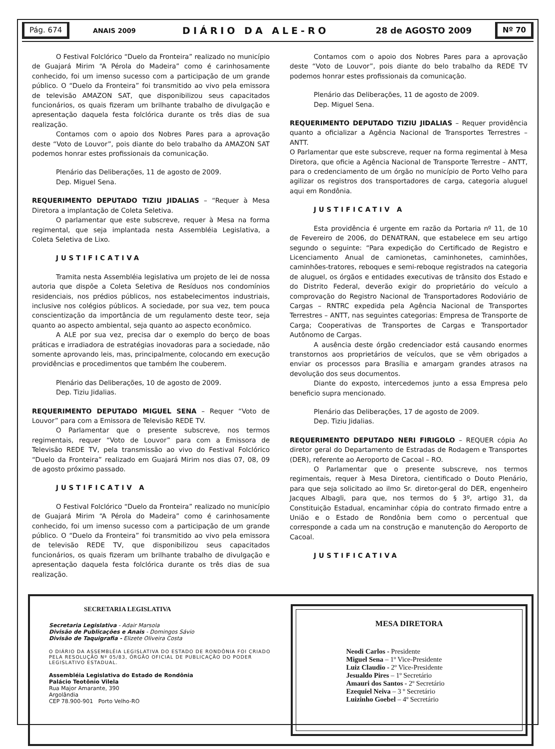Pág. 674
ANAIS 2009 DIÁRIO DA ALE-RO 28 de AGOSTO 2009
Nº 70
O Festival Folclórico “Duelo da Fronteira” realizado no município de Guajará Mirim “A Pérola do Madeira” como é carinhosamente conhecido, foi um imenso sucesso com a participação de um grande público. O “Duelo da Fronteira” foi transmitido ao vivo pela emissora de televisão AMAZON SAT, que disponibilizou seus capacitados funcionários, os quais fizeram um brilhante trabalho de divulgação e apresentação daquela festa folclórica durante os três dias de sua realização.
Contamos com o apoio dos Nobres Pares para a aprovação deste “Voto de Louvor”, pois diante do belo trabalho da AMAZON SAT podemos honrar estes profissionais da comunicação.
Plenário das Deliberações, 11 de agosto de 2009.
Dep. Miguel Sena.
REQUERIMENTO DEPUTADO TIZIU JIDALIAS – “Requer à Mesa Diretora a implantação de Coleta Seletiva.
O parlamentar que este subscreve, requer à Mesa na forma regimental, que seja implantada nesta Assembléia Legislativa, a Coleta Seletiva de Lixo.
JUSTIFICATIVA
Tramita nesta Assembléia legislativa um projeto de lei de nossa autoria que dispõe a Coleta Seletiva de Resíduos nos condomínios residenciais, nos prédios públicos, nos estabelecimentos industriais, inclusive nos colégios públicos. A sociedade, por sua vez, tem pouca conscientização da importância de um regulamento deste teor, seja quanto ao aspecto ambiental, seja quanto ao aspecto econômico.
A ALE por sua vez, precisa dar o exemplo do berço de boas práticas e irradiadora de estratégias inovadoras para a sociedade, não somente aprovando leis, mas, principalmente, colocando em execução providências e procedimentos que também lhe couberem.
Plenário das Deliberações, 10 de agosto de 2009.
Dep. Tiziu Jidalias.
REQUERIMENTO DEPUTADO MIGUEL SENA – Requer “Voto de Louvor” para com a Emissora de Televisão REDE TV.
O Parlamentar que o presente subscreve, nos termos regimentais, requer “Voto de Louvor” para com a Emissora de Televisão REDE TV, pela transmissão ao vivo do Festival Folclórico “Duelo da Fronteira” realizado em Guajará Mirim nos dias 07, 08, 09 de agosto próximo passado.
JUSTIFICATIV A
O Festival Folclórico “Duelo da Fronteira” realizado no município de Guajará Mirim “A Pérola do Madeira” como é carinhosamente conhecido, foi um imenso sucesso com a participação de um grande público. O “Duelo da Fronteira” foi transmitido ao vivo pela emissora de televisão REDE TV, que disponibilizou seus capacitados funcionários, os quais fizeram um brilhante trabalho de divulgação e apresentação daquela festa folclórica durante os três dias de sua realização.
Contamos com o apoio dos Nobres Pares para a aprovação deste “Voto de Louvor”, pois diante do belo trabalho da REDE TV podemos honrar estes profissionais da comunicação.
Plenário das Deliberações, 11 de agosto de 2009.
Dep. Miguel Sena.
REQUERIMENTO DEPUTADO TIZIU JIDALIAS – Requer providência quanto a oficializar a Agência Nacional de Transportes Terrestres – ANTT.
O Parlamentar que este subscreve, requer na forma regimental à Mesa Diretora, que oficie a Agência Nacional de Transporte Terrestre – ANTT, para o credenciamento de um órgão no município de Porto Velho para agilizar os registros dos transportadores de carga, categoria aluguel aqui em Rondônia.
JUSTIFICATIV A
Esta providência é urgente em razão da Portaria nº 11, de 10 de Fevereiro de 2006, do DENATRAN, que estabelece em seu artigo segundo o seguinte: “Para expedição do Certificado de Registro e Licenciamento Anual de camionetas, caminhonetes, caminhões, caminhões-tratores, reboques e semi-reboque registrados na categoria de aluguel, os órgãos e entidades executivas de trânsito dos Estado e do Distrito Federal, deverão exigir do proprietário do veículo a comprovação do Registro Nacional de Transportadores Rodoviário de Cargas – RNTRC expedida pela Agência Nacional de Transportes Terrestres – ANTT, nas seguintes categorias: Empresa de Transporte de Carga; Cooperativas de Transportes de Cargas e Transportador Autônomo de Cargas.
A ausência deste órgão credenciador está causando enormes transtornos aos proprietários de veículos, que se vêm obrigados a enviar os processos para Brasília e amargam grandes atrasos na devolução dos seus documentos.
Diante do exposto, intercedemos junto a essa Empresa pelo beneficio supra mencionado.
Plenário das Deliberações, 17 de agosto de 2009.
Dep. Tiziu Jidalias.
REQUERIMENTO DEPUTADO NERI FIRIGOLO – REQUER cópia Ao diretor geral do Departamento de Estradas de Rodagem e Transportes (DER), referente ao Aeroporto de Cacoal – RO.
O Parlamentar que o presente subscreve, nos termos regimentais, requer à Mesa Diretora, cientificado o Douto Plenário, para que seja solicitado ao ilmo Sr. diretor-geral do DER, engenheiro Jacques Albagli, para que, nos termos do § 3º, artigo 31, da Constituição Estadual, encaminhar cópia do contrato firmado entre a União e o Estado de Rondônia bem como o percentual que corresponde a cada um na construção e manutenção do Aeroporto de Cacoal.
JUSTIFICATIVA
SECRETARIA LEGISLATIVA
Secretaria Legislativa - Adair Marsola
Divisão de Publicações e Anais - Domingos Sávio
Divisão de Taquigrafia - Elizete Oliveira Costa
O DIÁRIO DA ASSEMBLÉIA LEGISLATIVA DO ESTADO DE RONDÔNIA FOI CRIADO PELA RESOLUÇÃO Nº 05/83, ÓRGÃO OFICIAL DE PUBLICAÇÃO DO PODER LEGISLATIVO ESTADUAL.
Assembléia Legislativa do Estado de Rondônia
Palácio Teotônio Vilela
Rua Major Amarante, 390
Argolândia
CEP 78.900-901 Porto Velho-RO
MESA DIRETORA
Neodi Carlos - Presidente
Miguel Sena – 1º Vice-Presidente
Luiz Claudio - 2º Vice-Presidente
Jesualdo Pires – 1º Secretário
Amauri dos Santos - 2º Secretário
Ezequiel Neiva – 3 º Secretário
Luizinho Goebel – 4º Secretário